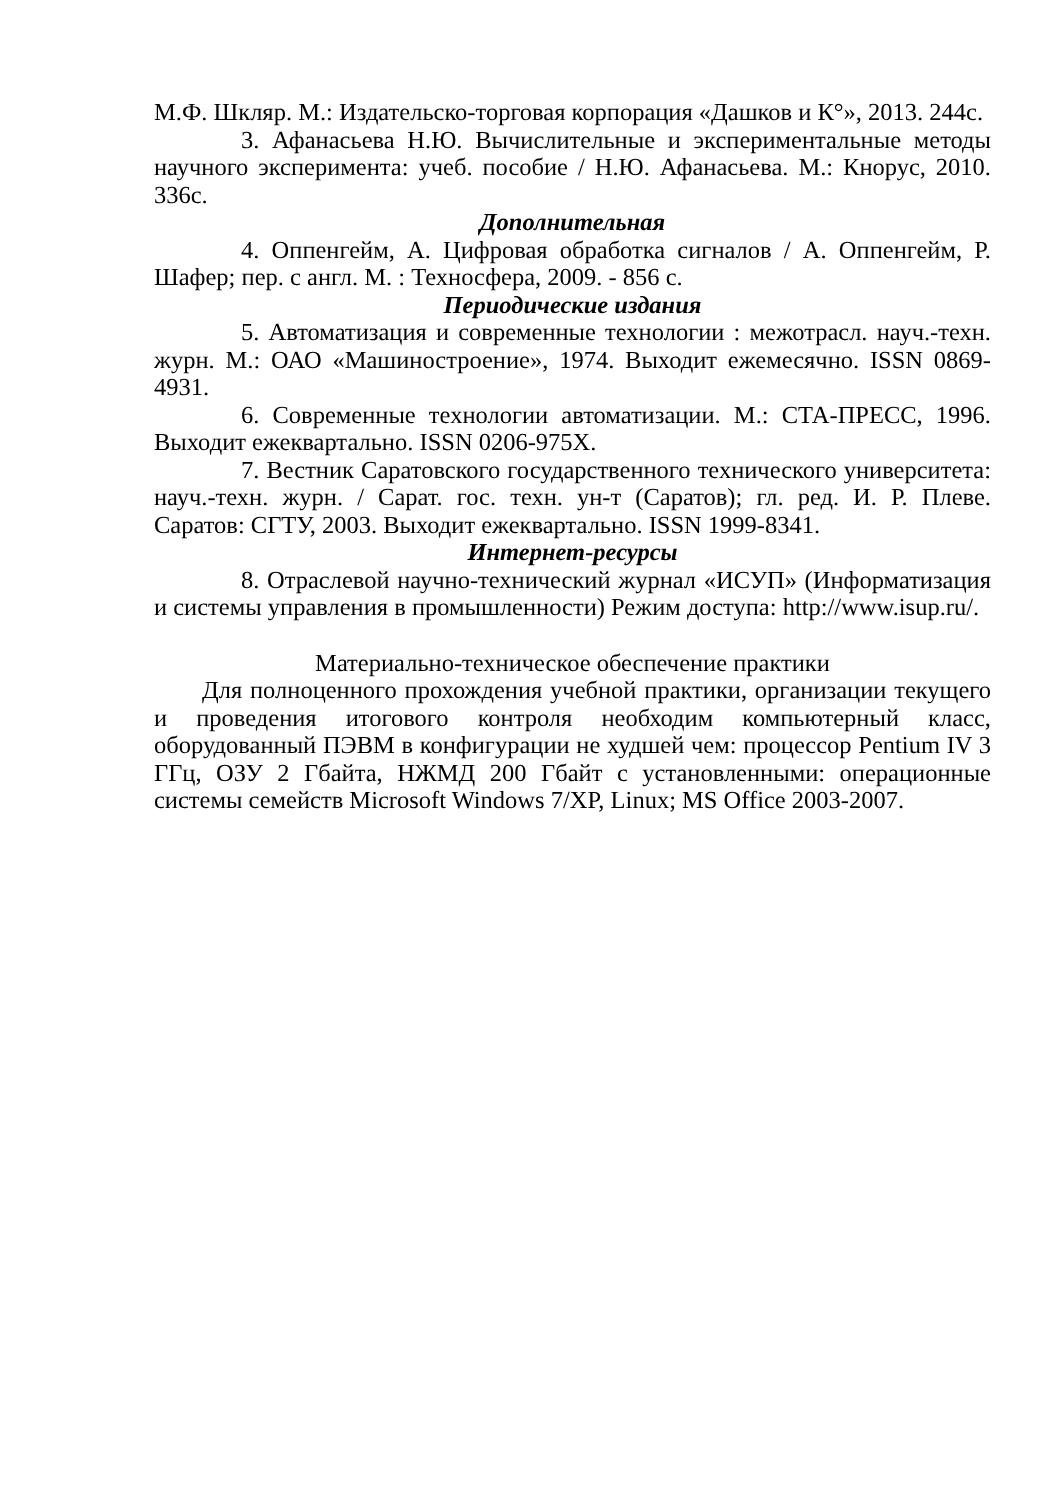М.Ф. Шкляр. М.: Издательско-торговая корпорация «Дашков и К°», 2013. 244с.
3. Афанасьева Н.Ю. Вычислительные и экспериментальные методы научного эксперимента: учеб. пособие / Н.Ю. Афанасьева. М.: Кнорус, 2010. 336с.
Дополнительная
4. Оппенгейм, А. Цифровая обработка сигналов / А. Оппенгейм, Р. Шафер; пер. с англ. М. : Техносфера, 2009. - 856 с.
Периодические издания
5. Автоматизация и современные технологии : межотрасл. науч.-техн. журн. М.: ОАО «Машиностроение», 1974. Выходит ежемесячно. ISSN 0869-4931.
6. Современные технологии автоматизации. М.: СТА-ПРЕСС, 1996. Выходит ежеквартально. ISSN 0206-975X.
7. Вестник Саратовского государственного технического университета: науч.-техн. журн. / Сарат. гос. техн. ун-т (Саратов); гл. ред. И. Р. Плеве. Саратов: СГТУ, 2003. Выходит ежеквартально. ISSN 1999-8341.
Интернет-ресурсы
8. Отраслевой научно-технический журнал «ИСУП» (Информатизация и системы управления в промышленности) Режим доступа: http://www.isup.ru/.
Материально-техническое обеспечение практики
Для полноценного прохождения учебной практики, организации текущего и проведения итогового контроля необходим компьютерный класс, оборудованный ПЭВМ в конфигурации не худшей чем: процессор Pentium IV 3 ГГц, ОЗУ 2 Гбайта, НЖМД 200 Гбайт с установленными: операционные системы семейств Microsoft Windows 7/XP, Linux; MS Office 2003-2007.